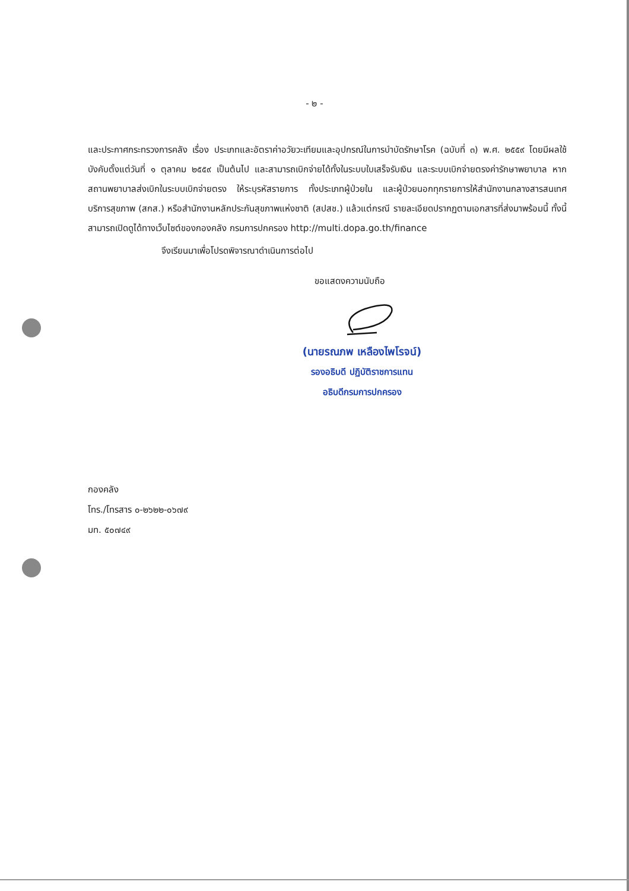- ๒ -
และประกาศกระทรวงการคลัง เรื่อง ประเภทและอัตราค่าอวัยวะเทียมและอุปกรณ์ในการบำบัดรักษาโรค (ฉบับที่ ๓) พ.ศ. ๒๕๕๙ โดยมีผลใช้บังคับตั้งแต่วันที่ ๑ ตุลาคม ๒๕๕๙ เป็นต้นไป และสามารถเบิกจ่ายได้ทั้งในระบบใบเสร็จรับเงิน และระบบเบิกจ่ายตรงค่ารักษาพยาบาล หากสถานพยาบาลส่งเบิกในระบบเบิกจ่ายตรง ให้ระบุรหัสรายการ ทั้งประเภทผู้ป่วยใน และผู้ป่วยนอกทุกรายการให้สำนักงานกลางสารสนเทศบริการสุขภาพ (สกส.) หรือสำนักงานหลักประกันสุขภาพแห่งชาติ (สปสช.) แล้วแต่กรณี รายละเอียดปรากฏตามเอกสารที่ส่งมาพร้อมนี้ ทั้งนี้ สามารถเปิดดูได้ทางเว็บไซต์ของกองคลัง กรมการปกครอง http://multi.dopa.go.th/finance
จึงเรียนมาเพื่อโปรดพิจารณาดำเนินการต่อไป
ขอแสดงความนับถือ
(นายรณภพ เหลืองไพโรจน์)
รองอธิบดี ปฏิบัติราชการแทน
อธิบดีกรมการปกครอง
กองคลัง
โทร./โทรสาร ๐-๒๖๒๒-๐๖๗๙
มท. ๕๐๗๔๙